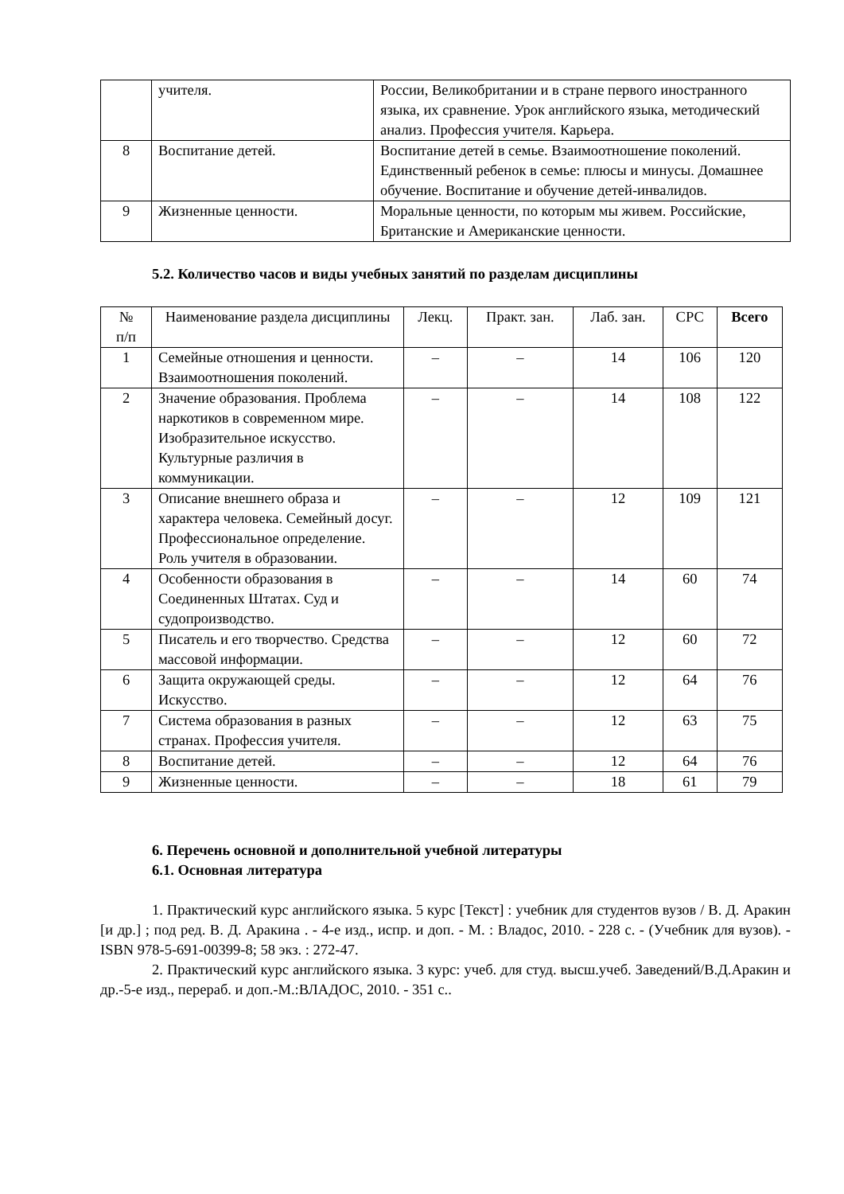| | учителя. | России, Великобритании и в стране первого иностранного языка, их сравнение. Урок английского языка, методический анализ. Профессия учителя. Карьера. |
| 8 | Воспитание детей. | Воспитание детей в семье. Взаимоотношение поколений. Единственный ребенок в семье: плюсы и минусы. Домашнее обучение. Воспитание и обучение детей-инвалидов. |
| 9 | Жизненные ценности. | Моральные ценности, по которым мы живем. Российские, Британские и Американские ценности. |
5.2. Количество часов и виды учебных занятий по разделам дисциплины
| № п/п | Наименование раздела дисциплины | Лекц. | Практ. зан. | Лаб. зан. | СРС | Всего |
| --- | --- | --- | --- | --- | --- | --- |
| 1 | Семейные отношения и ценности. Взаимоотношения поколений. | – | – | 14 | 106 | 120 |
| 2 | Значение образования. Проблема наркотиков в современном мире. Изобразительное искусство. Культурные различия в коммуникации. | – | – | 14 | 108 | 122 |
| 3 | Описание внешнего образа и характера человека. Семейный досуг. Профессиональное определение. Роль учителя в образовании. | – | – | 12 | 109 | 121 |
| 4 | Особенности образования в Соединенных Штатах. Суд и судопроизводство. | – | – | 14 | 60 | 74 |
| 5 | Писатель и его творчество. Средства массовой информации. | – | – | 12 | 60 | 72 |
| 6 | Защита окружающей среды. Искусство. | – | – | 12 | 64 | 76 |
| 7 | Система образования в разных странах. Профессия учителя. | – | – | 12 | 63 | 75 |
| 8 | Воспитание детей. | – | – | 12 | 64 | 76 |
| 9 | Жизненные ценности. | – | – | 18 | 61 | 79 |
6. Перечень основной и дополнительной учебной литературы
6.1. Основная литература
1. Практический курс английского языка. 5 курс [Текст] : учебник для студентов вузов / В. Д. Аракин [и др.] ; под ред. В. Д. Аракина . - 4-е изд., испр. и доп. - М. : Владос, 2010. - 228 с. - (Учебник для вузов). - ISBN 978-5-691-00399-8; 58 экз. : 272-47.
2. Практический курс английского языка. 3 курс: учеб. для студ. высш.учеб. Заведений/В.Д.Аракин и др.-5-е изд., перераб. и доп.-М.:ВЛАДОС, 2010. - 351 с..